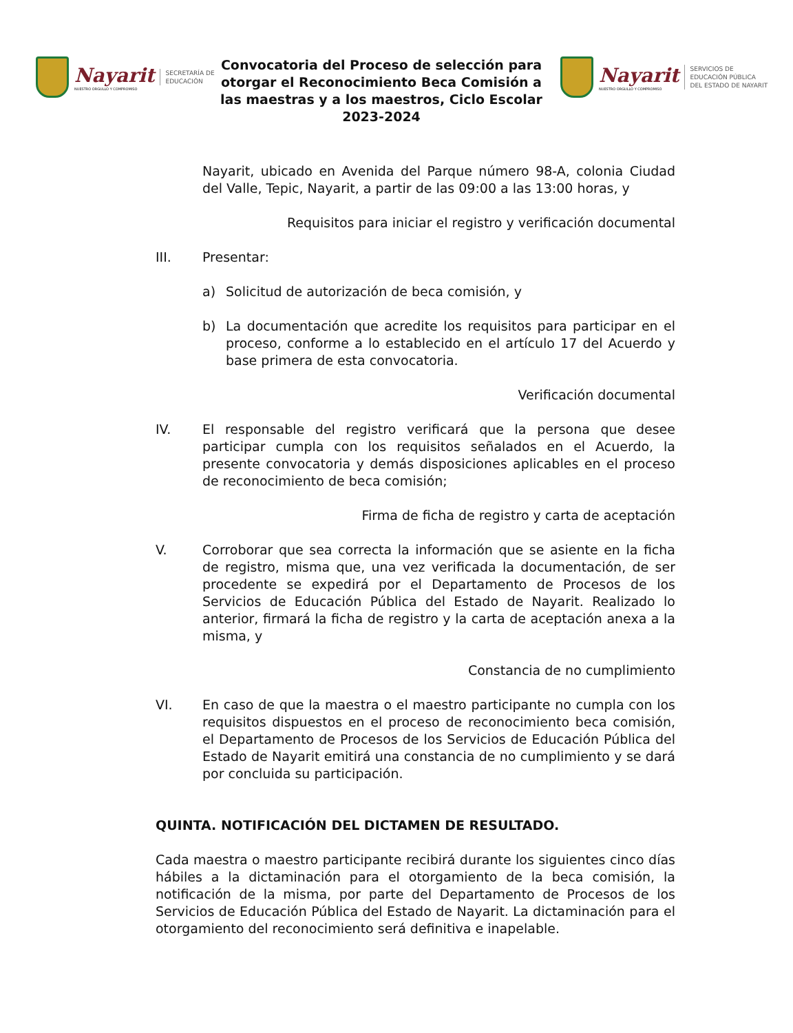Nayarit
NUESTRO ORGULLO Y COMPROMISO
SECRETARÍA DE
EDUCACIÓN
Convocatoria del Proceso de selección para otorgar el Reconocimiento Beca Comisión a las maestras y a los maestros, Ciclo Escolar 2023-2024
Nayarit
NUESTRO ORGULLO Y COMPROMISO
SERVICIOS DE
EDUCACIÓN PÚBLICA
DEL ESTADO DE NAYARIT
Nayarit, ubicado en Avenida del Parque número 98-A, colonia Ciudad del Valle, Tepic, Nayarit, a partir de las 09:00 a las 13:00 horas, y
Requisitos para iniciar el registro y verificación documental
III. Presentar:
a) Solicitud de autorización de beca comisión, y
b) La documentación que acredite los requisitos para participar en el proceso, conforme a lo establecido en el artículo 17 del Acuerdo y base primera de esta convocatoria.
Verificación documental
IV. El responsable del registro verificará que la persona que desee participar cumpla con los requisitos señalados en el Acuerdo, la presente convocatoria y demás disposiciones aplicables en el proceso de reconocimiento de beca comisión;
Firma de ficha de registro y carta de aceptación
V. Corroborar que sea correcta la información que se asiente en la ficha de registro, misma que, una vez verificada la documentación, de ser procedente se expedirá por el Departamento de Procesos de los Servicios de Educación Pública del Estado de Nayarit. Realizado lo anterior, firmará la ficha de registro y la carta de aceptación anexa a la misma, y
Constancia de no cumplimiento
VI. En caso de que la maestra o el maestro participante no cumpla con los requisitos dispuestos en el proceso de reconocimiento beca comisión, el Departamento de Procesos de los Servicios de Educación Pública del Estado de Nayarit emitirá una constancia de no cumplimiento y se dará por concluida su participación.
QUINTA. NOTIFICACIÓN DEL DICTAMEN DE RESULTADO.
Cada maestra o maestro participante recibirá durante los siguientes cinco días hábiles a la dictaminación para el otorgamiento de la beca comisión, la notificación de la misma, por parte del Departamento de Procesos de los Servicios de Educación Pública del Estado de Nayarit. La dictaminación para el otorgamiento del reconocimiento será definitiva e inapelable.